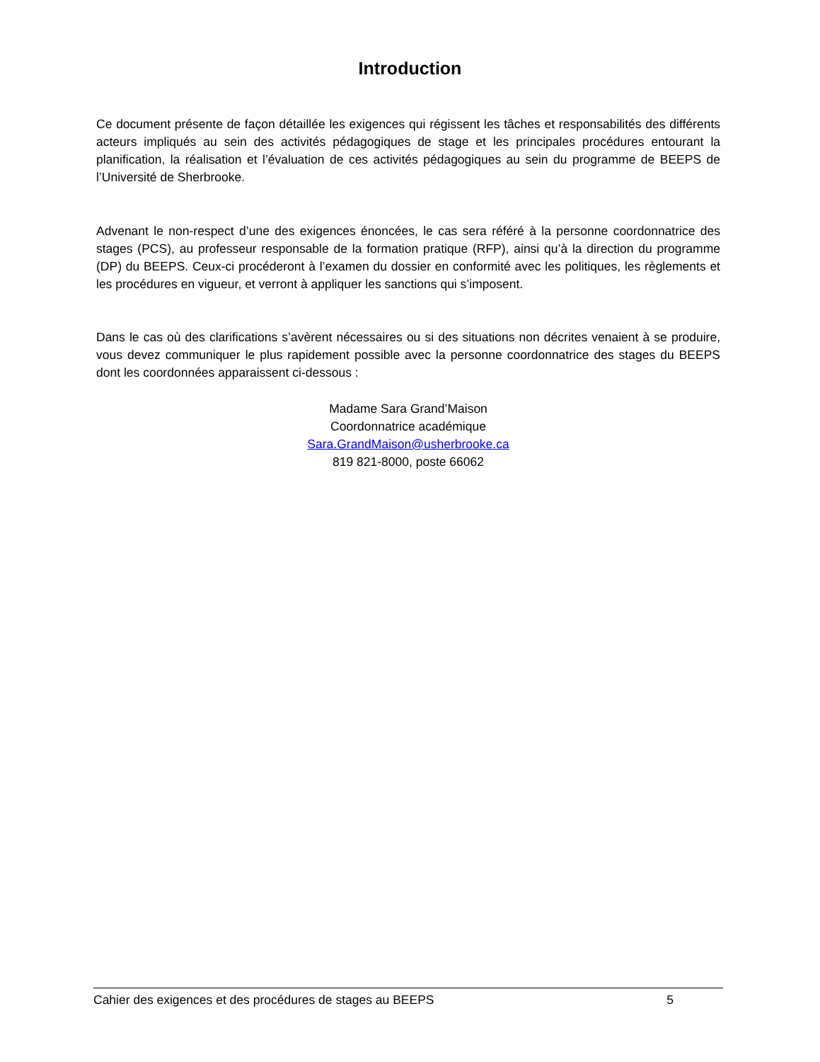Introduction
Ce document présente de façon détaillée les exigences qui régissent les tâches et responsabilités des différents acteurs impliqués au sein des activités pédagogiques de stage et les principales procédures entourant la planification, la réalisation et l’évaluation de ces activités pédagogiques au sein du programme de BEEPS de l’Université de Sherbrooke.
Advenant le non-respect d’une des exigences énoncées, le cas sera référé à la personne coordonnatrice des stages (PCS), au professeur responsable de la formation pratique (RFP), ainsi qu’à la direction du programme (DP) du BEEPS. Ceux-ci procéderont à l’examen du dossier en conformité avec les politiques, les règlements et les procédures en vigueur, et verront à appliquer les sanctions qui s’imposent.
Dans le cas où des clarifications s’avèrent nécessaires ou si des situations non décrites venaient à se produire, vous devez communiquer le plus rapidement possible avec la personne coordonnatrice des stages du BEEPS dont les coordonnées apparaissent ci-dessous :
Madame Sara Grand’Maison
Coordonnatrice académique
Sara.GrandMaison@usherbrooke.ca
819 821-8000, poste 66062
Cahier des exigences et des procédures de stages au BEEPS 5